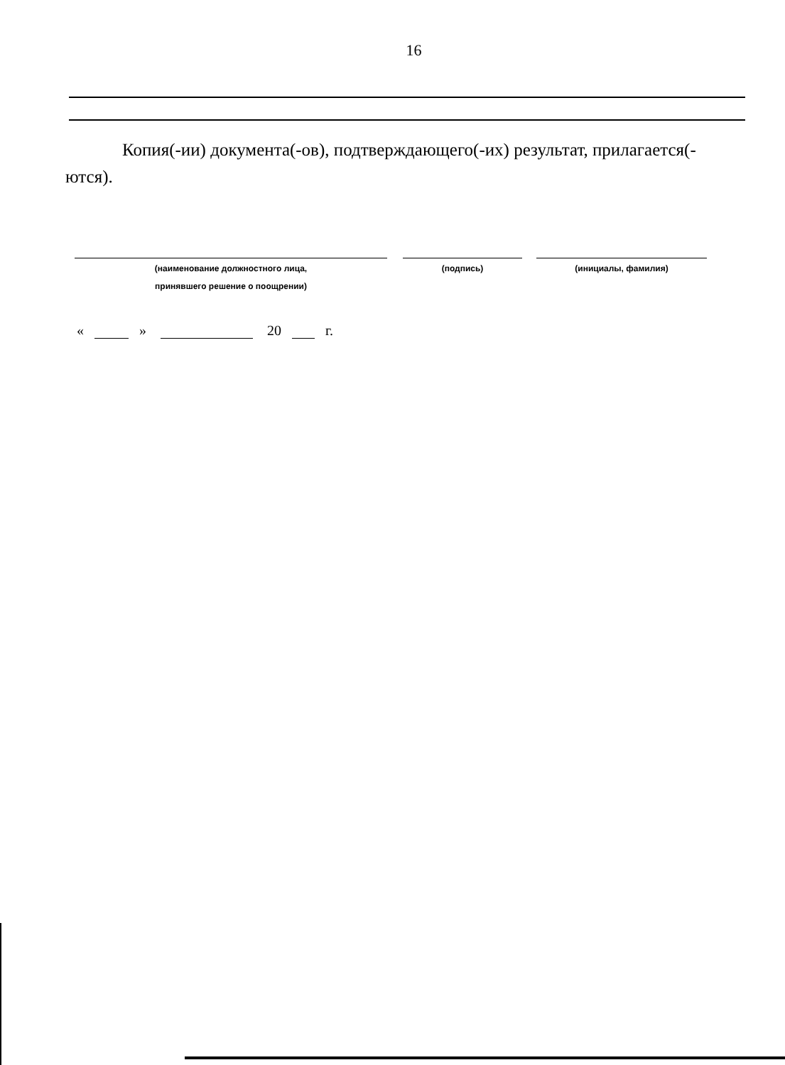16
Копия(-ии) документа(-ов), подтверждающего(-их) результат, прилагается(-ются).
(наименование должностного лица,
принявшего решение о поощрении)
(подпись) (инициалы, фамилия)
« » 20 г.